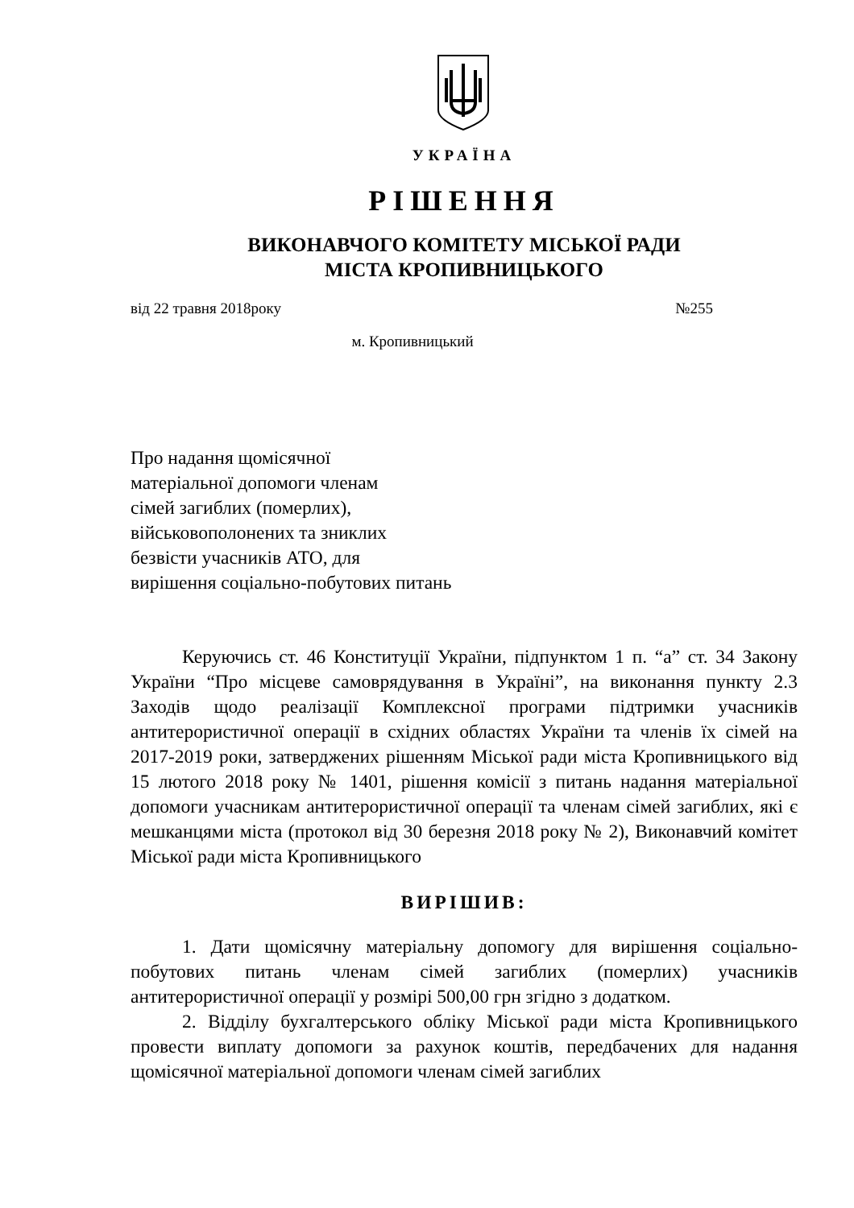УКРАЇНА
РІШЕННЯ
ВИКОНАВЧОГО КОМІТЕТУ МІСЬКОЇ РАДИ
МІСТА КРОПИВНИЦЬКОГО
від 22 травня 2018року №255
м. Кропивницький
Про надання щомісячної
матеріальної допомоги членам
сімей загиблих (померлих),
військовополонених та зниклих
безвісти учасників АТО, для
вирішення соціально-побутових питань
Керуючись ст. 46 Конституції України, підпунктом 1 п. “а” ст. 34 Закону України “Про місцеве самоврядування в Україні”, на виконання пункту 2.3 Заходів щодо реалізації Комплексної програми підтримки учасників антитерористичної операції в східних областях України та членів їх сімей на 2017-2019 роки, затверджених рішенням Міської ради міста Кропивницького від 15 лютого 2018 року № 1401, рішення комісії з питань надання матеріальної допомоги учасникам антитерористичної операції та членам сімей загиблих, які є мешканцями міста (протокол від 30 березня 2018 року № 2), Виконавчий комітет Міської ради міста Кропивницького
ВИРІШИВ:
1. Дати щомісячну матеріальну допомогу для вирішення соціально-побутових питань членам сімей загиблих (померлих) учасників антитерористичної операції у розмірі 500,00 грн згідно з додатком.
2. Відділу бухгалтерського обліку Міської ради міста Кропивницького провести виплату допомоги за рахунок коштів, передбачених для надання щомісячної матеріальної допомоги членам сімей загиблих